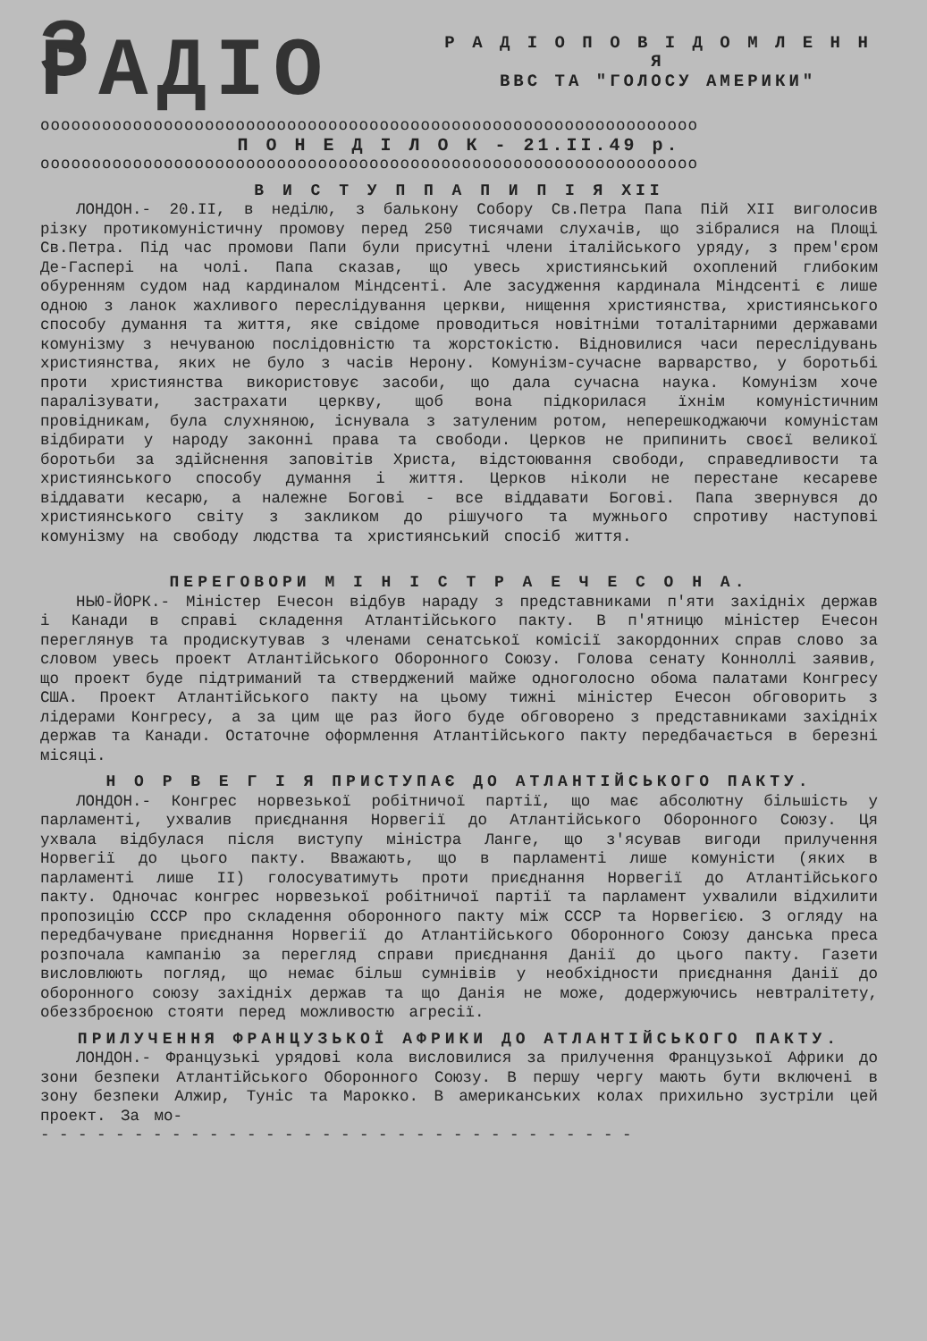З РАДІО
Р А Д І О П О В І Д О М Л Е Н Н Я
ВВС ТА "ГОЛОСУ АМЕРИКИ"
oooooooooooooooooooooooooooooooooooooooooooooooooooooooooooooooo
П О Н Е Д І Л О К - 21.ІІ.49 р.
oooooooooooooooooooooooooooooooooooooooooooooooooooooooooooooooo
В И С Т У П П А П И П І Я XII
ЛОНДОН.- 20.ІІ, в неділю, з балькону Собору Св.Петра Папа Пій XII виголосив різку протикомуністичну промову перед 250 тисячами слухачів, що зібралися на Площі Св.Петра. Під час промови Папи були присутні члени італійського уряду, з прем'єром Де-Гаспері на чолі. Папа сказав, що увесь християнський охоплений глибоким обуренням судом над кардиналом Міндсенті. Але засудження кардинала Міндсенті є лише одною з ланок жахливого переслідування церкви, нищення християнства, християнського способу думання та життя, яке свідоме проводиться новітніми тоталітарними державами комунізму з нечуваною послідовністю та жорстокістю. Відновилися часи переслідувань християнства, яких не було з часів Нерону. Комунізм-сучасне варварство, у боротьбі проти християнства використовує засоби, що дала сучасна наука. Комунізм хоче паралізувати, застрахати церкву, щоб вона підкорилася їхнім комуністичним провідникам, була слухняною, існувала з затуленим ротом, неперешкоджаючи комуністам відбирати у народу законні права та свободи. Церков не припинить своєї великої боротьби за здійснення заповітів Христа, відстоювання свободи, справедливости та християнського способу думання і життя. Церков ніколи не перестане кесареве віддавати кесарю, а належне Богові - все віддавати Богові. Папа звернувся до християнського світу з закликом до рішучого та мужнього спротиву наступові комунізму на свободу людства та християнський спосіб життя.
ПЕРЕГОВОРИ М І Н І С Т Р А Е Ч Е С О Н А.
НЬЮ-ЙОРК.- Міністер Ечесон відбув нараду з представниками п'яти західніх держав і Канади в справі складення Атлантійського пакту. В п'ятницю міністер Ечесон переглянув та продискутував з членами сенатської комісії закордонних справ слово за словом увесь проект Атлантійського Оборонного Союзу. Голова сенату Конноллі заявив, що проект буде підтриманий та стверджений майже одноголосно обома палатами Конгресу США. Проект Атлантійського пакту на цьому тижні міністер Ечесон обговорить з лідерами Конгресу, а за цим ще раз його буде обговорено з представниками західніх держав та Канади. Остаточне оформлення Атлантійського пакту передбачається в березні місяці.
Н О Р В Е Г І Я ПРИСТУПАЄ ДО АТЛАНТІЙСЬКОГО ПАКТУ.
ЛОНДОН.- Конгрес норвезької робітничої партії, що має абсолютну більшість у парламенті, ухвалив приєднання Норвегії до Атлантійського Оборонного Союзу. Ця ухвала відбулася після виступу міністра Ланге, що з'ясував вигоди прилучення Норвегії до цього пакту. Вважають, що в парламенті лише комуністи (яких в парламенті лише ІІ) голосуватимуть проти приєднання Норвегії до Атлантійського пакту. Одночас конгрес норвезької робітничої партії та парламент ухвалили відхилити пропозицію СССР про складення оборонного пакту між СССР та Норвегією. З огляду на передбачуване приєднання Норвегії до Атлантійського Оборонного Союзу данська преса розпочала кампанію за перегляд справи приєднання Данії до цього пакту. Газети висловлюють погляд, що немає більш сумнівів у необхідности приєднання Данії до оборонного союзу західніх держав та що Данія не може, додержуючись невтралітету, обеззброєною стояти перед можливостю агресії.
ПРИЛУЧЕННЯ ФРАНЦУЗЬКОЇ АФРИКИ ДО АТЛАНТІЙСЬКОГО ПАКТУ.
ЛОНДОН.- Французькі урядові кола висловилися за прилучення Французької Африки до зони безпеки Атлантійського Оборонного Союзу. В першу чергу мають бути включені в зону безпеки Алжир, Туніс та Марокко. В американських колах прихильно зустріли цей проект. За мо-
- - - - - - - - - - - - - - - - - - - - - - - - - - - - - - - -